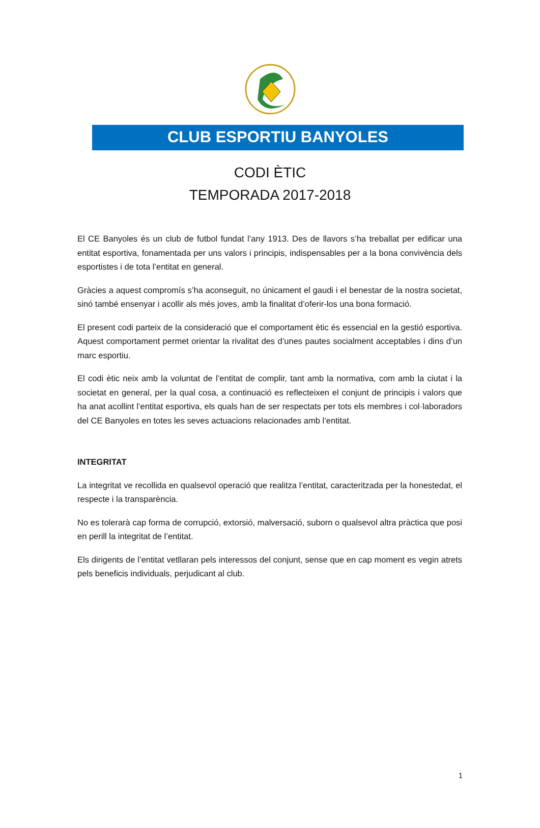CLUB ESPORTIU BANYOLES
CODI ÈTIC
TEMPORADA 2017-2018
El CE Banyoles és un club de futbol fundat l’any 1913. Des de llavors s’ha treballat per edificar una entitat esportiva, fonamentada per uns valors i principis, indispensables per a la bona convivència dels esportistes i de tota l’entitat en general.
Gràcies a aquest compromís s’ha aconseguit, no únicament el gaudi i el benestar de la nostra societat, sinó també ensenyar i acollir als més joves, amb la finalitat d’oferir-los una bona formació.
El present codi parteix de la consideració que el comportament ètic és essencial en la gestió esportiva. Aquest comportament permet orientar la rivalitat des d’unes pautes socialment acceptables i dins d’un marc esportiu.
El codi ètic neix amb la voluntat de l’entitat de complir, tant amb la normativa, com amb la ciutat i la societat en general, per la qual cosa, a continuació es reflecteixen el conjunt de principis i valors que ha anat acollint l’entitat esportiva, els quals han de ser respectats per tots els membres i col·laboradors del CE Banyoles en totes les seves actuacions relacionades amb l’entitat.
INTEGRITAT
La integritat ve recollida en qualsevol operació que realitza l’entitat, caracteritzada per la honestedat, el respecte i la transparència.
No es tolerarà cap forma de corrupció, extorsió, malversació, suborn o qualsevol altra pràctica que posi en perill la integritat de l’entitat.
Els dirigents de l’entitat vetllaran pels interessos del conjunt, sense que en cap moment es vegin atrets pels beneficis individuals, perjudicant al club.
1